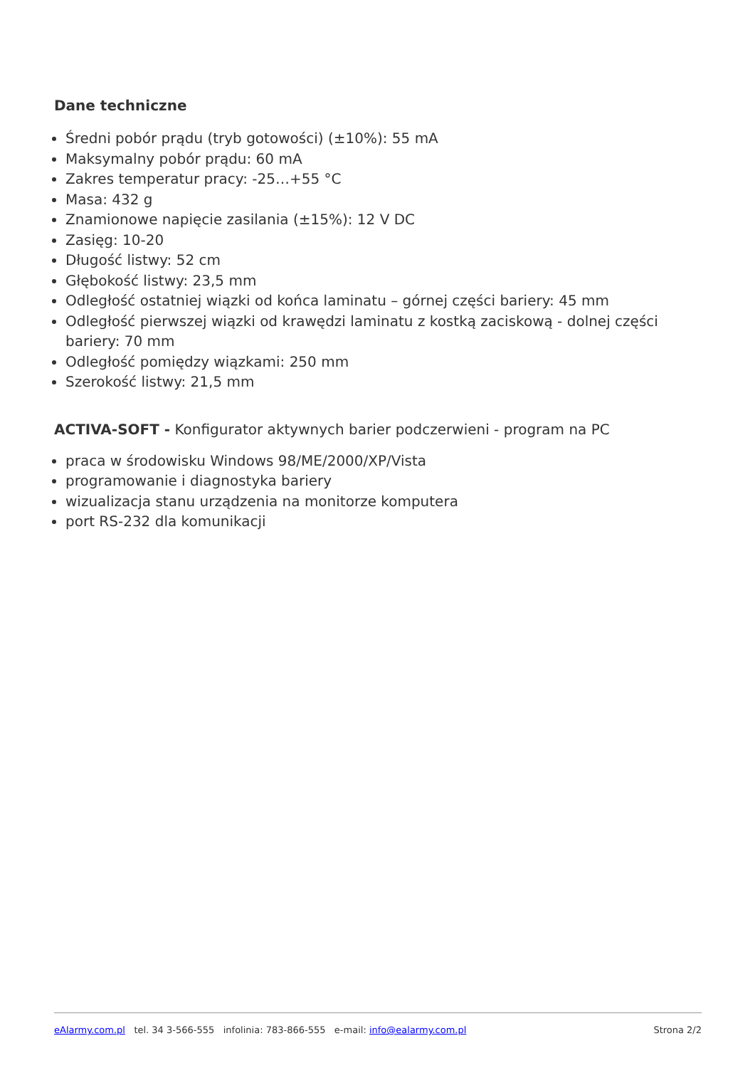Dane techniczne
Średni pobór prądu (tryb gotowości) (±10%): 55 mA
Maksymalny pobór prądu: 60 mA
Zakres temperatur pracy: -25…+55 °C
Masa: 432 g
Znamionowe napięcie zasilania (±15%): 12 V DC
Zasięg: 10-20
Długość listwy: 52 cm
Głębokość listwy: 23,5 mm
Odległość ostatniej wiązki od końca laminatu – górnej części bariery: 45 mm
Odległość pierwszej wiązki od krawędzi laminatu z kostką zaciskową - dolnej części bariery: 70 mm
Odległość pomiędzy wiązkami: 250 mm
Szerokość listwy: 21,5 mm
ACTIVA-SOFT - Konfigurator aktywnych barier podczerwieni - program na PC
praca w środowisku Windows 98/ME/2000/XP/Vista
programowanie i diagnostyka bariery
wizualizacja stanu urządzenia na monitorze komputera
port RS-232 dla komunikacji
eAlarmy.com.pl tel. 34 3-566-555 infolinia: 783-866-555 e-mail: info@ealarmy.com.pl Strona 2/2